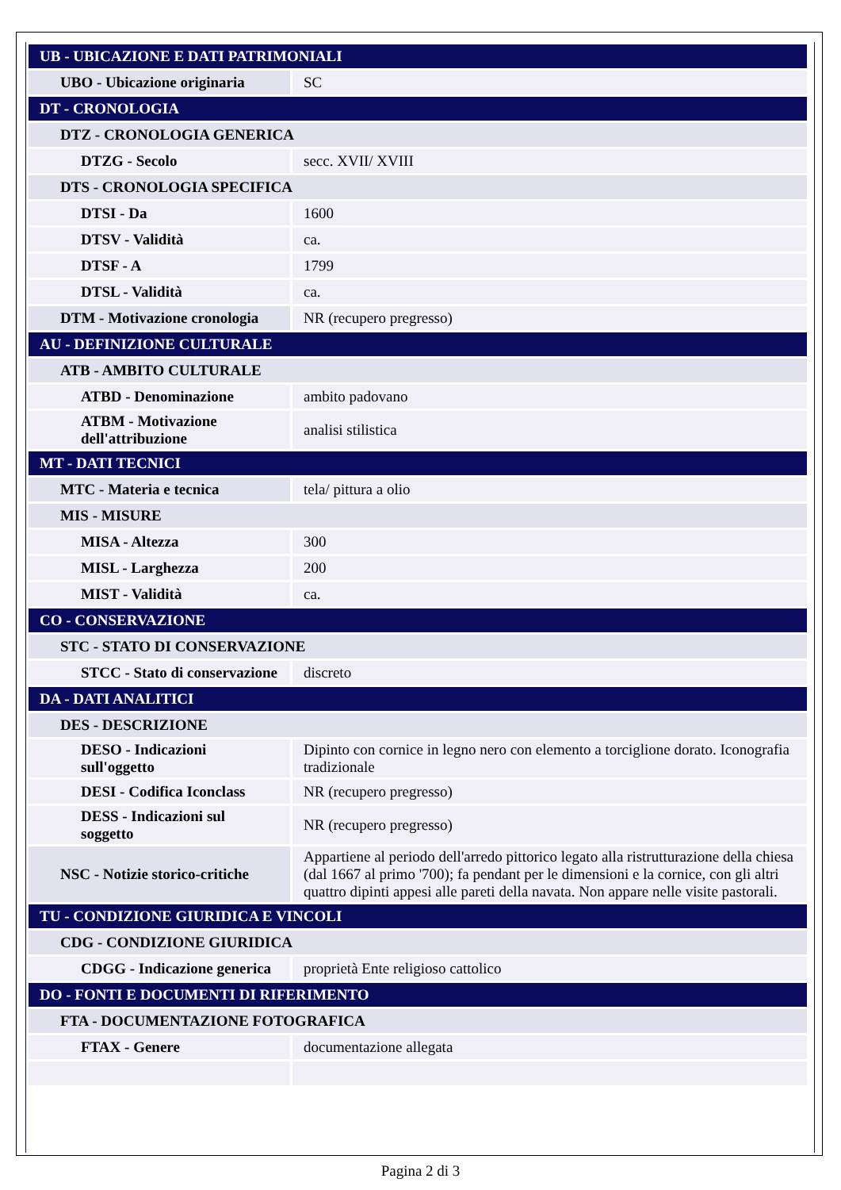| UB - UBICAZIONE E DATI PATRIMONIALI | |
| UBO - Ubicazione originaria | SC |
| DT - CRONOLOGIA | |
| DTZ - CRONOLOGIA GENERICA | |
| DTZG - Secolo | secc. XVII/ XVIII |
| DTS - CRONOLOGIA SPECIFICA | |
| DTSI - Da | 1600 |
| DTSV - Validità | ca. |
| DTSF - A | 1799 |
| DTSL - Validità | ca. |
| DTM - Motivazione cronologia | NR (recupero pregresso) |
| AU - DEFINIZIONE CULTURALE | |
| ATB - AMBITO CULTURALE | |
| ATBD - Denominazione | ambito padovano |
| ATBM - Motivazione dell'attribuzione | analisi stilistica |
| MT - DATI TECNICI | |
| MTC - Materia e tecnica | tela/ pittura a olio |
| MIS - MISURE | |
| MISA - Altezza | 300 |
| MISL - Larghezza | 200 |
| MIST - Validità | ca. |
| CO - CONSERVAZIONE | |
| STC - STATO DI CONSERVAZIONE | |
| STCC - Stato di conservazione | discreto |
| DA - DATI ANALITICI | |
| DES - DESCRIZIONE | |
| DESO - Indicazioni sull'oggetto | Dipinto con cornice in legno nero con elemento a torciglione dorato. Iconografia tradizionale |
| DESI - Codifica Iconclass | NR (recupero pregresso) |
| DESS - Indicazioni sul soggetto | NR (recupero pregresso) |
| NSC - Notizie storico-critiche | Appartiene al periodo dell'arredo pittorico legato alla ristrutturazione della chiesa (dal 1667 al primo '700); fa pendant per le dimensioni e la cornice, con gli altri quattro dipinti appesi alle pareti della navata. Non appare nelle visite pastorali. |
| TU - CONDIZIONE GIURIDICA E VINCOLI | |
| CDG - CONDIZIONE GIURIDICA | |
| CDGG - Indicazione generica | proprietà Ente religioso cattolico |
| DO - FONTI E DOCUMENTI DI RIFERIMENTO | |
| FTA - DOCUMENTAZIONE FOTOGRAFICA | |
| FTAX - Genere | documentazione allegata |
Pagina 2 di 3